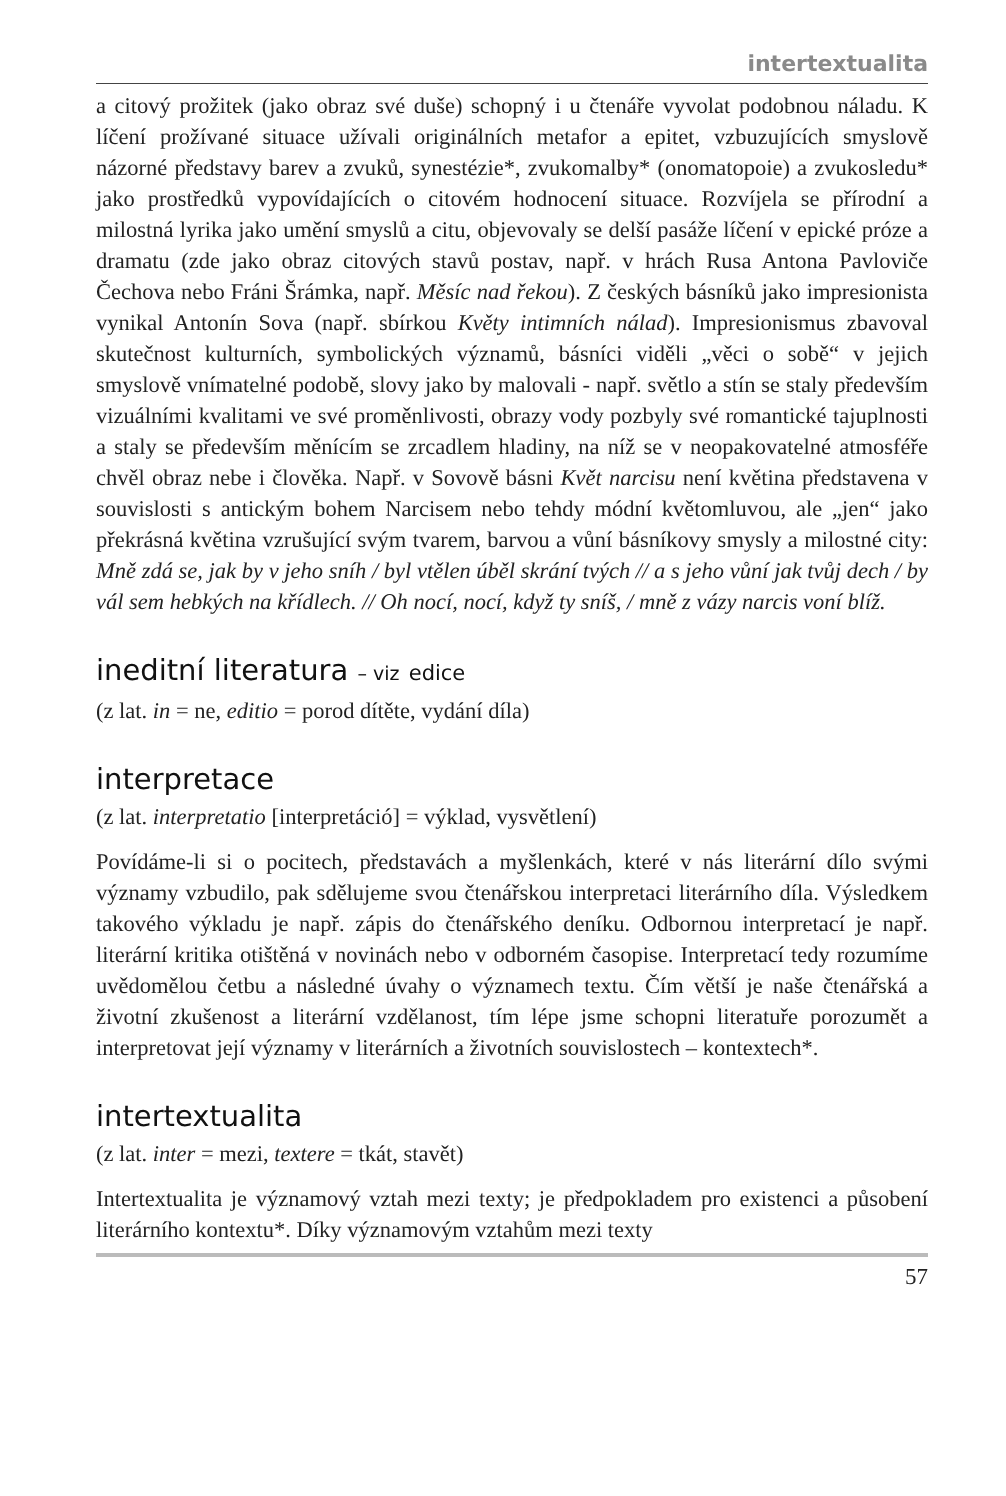intertextualita
a citový prožitek (jako obraz své duše) schopný i u čtenáře vyvolat podobnou náladu. K líčení prožívané situace užívali originálních metafor a epitet, vzbuzujících smyslově názorné představy barev a zvuků, synestézie*, zvukomalby* (onomatopoie) a zvukosledu* jako prostředků vypovídajících o citovém hodnocení situace. Rozvíjela se přírodní a milostná lyrika jako umění smyslů a citu, objevovaly se delší pasáže líčení v epické próze a dramatu (zde jako obraz citových stavů postav, např. v hrách Rusa Antona Pavloviče Čechova nebo Fráni Šrámka, např. Měsíc nad řekou). Z českých básníků jako impresionista vynikal Antonín Sova (např. sbírkou Květy intimních nálad). Impresionismus zbavoval skutečnost kulturních, symbolických významů, básníci viděli „věci o sobě“ v jejich smyslově vnímatelné podobě, slovy jako by malovali - např. světlo a stín se staly především vizuálními kvalitami ve své proměnlivosti, obrazy vody pozbyly své romantické tajuplnosti a staly se především měnícím se zrcadlem hladiny, na níž se v neopakovatelné atmosféře chvěl obraz nebe i člověka. Např. v Sovově básni Květ narcisu není květina představena v souvislosti s antickým bohem Narcisem nebo tehdy módní květomluvou, ale „jen“ jako překrásná květina vzrušující svým tvarem, barvou a vůní básníkovy smysly a milostné city: Mně zdá se, jak by v jeho sníh / byl vtělen úběl skrání tvých // a s jeho vůní jak tvůj dech / by vál sem hebkých na křídlech. // Oh nocí, nocí, když ty sníš, / mně z vázy narcis voní blíž.
ineditní literatura – viz edice
(z lat. in = ne, editio = porod dítěte, vydání díla)
interpretace
(z lat. interpretatio [interpretáció] = výklad, vysvětlení)
Povídáme-li si o pocitech, představách a myšlenkách, které v nás literární dílo svými významy vzbudilo, pak sdělujeme svou čtenářskou interpretaci literárního díla. Výsledkem takového výkladu je např. zápis do čtenářského deníku. Odbornou interpretací je např. literární kritika otištěná v novinách nebo v odborném časopise. Interpretací tedy rozumíme uvědomělou četbu a následné úvahy o významech textu. Čím větší je naše čtenářská a životní zkušenost a literární vzdělanost, tím lépe jsme schopni literatuře porozumět a interpretovat její významy v literárních a životních souvislostech – kontextech*.
intertextualita
(z lat. inter = mezi, textere = tkát, stavět)
Intertextualita je významový vztah mezi texty; je předpokladem pro existenci a působení literárního kontextu*. Díky významovým vztahům mezi texty
57